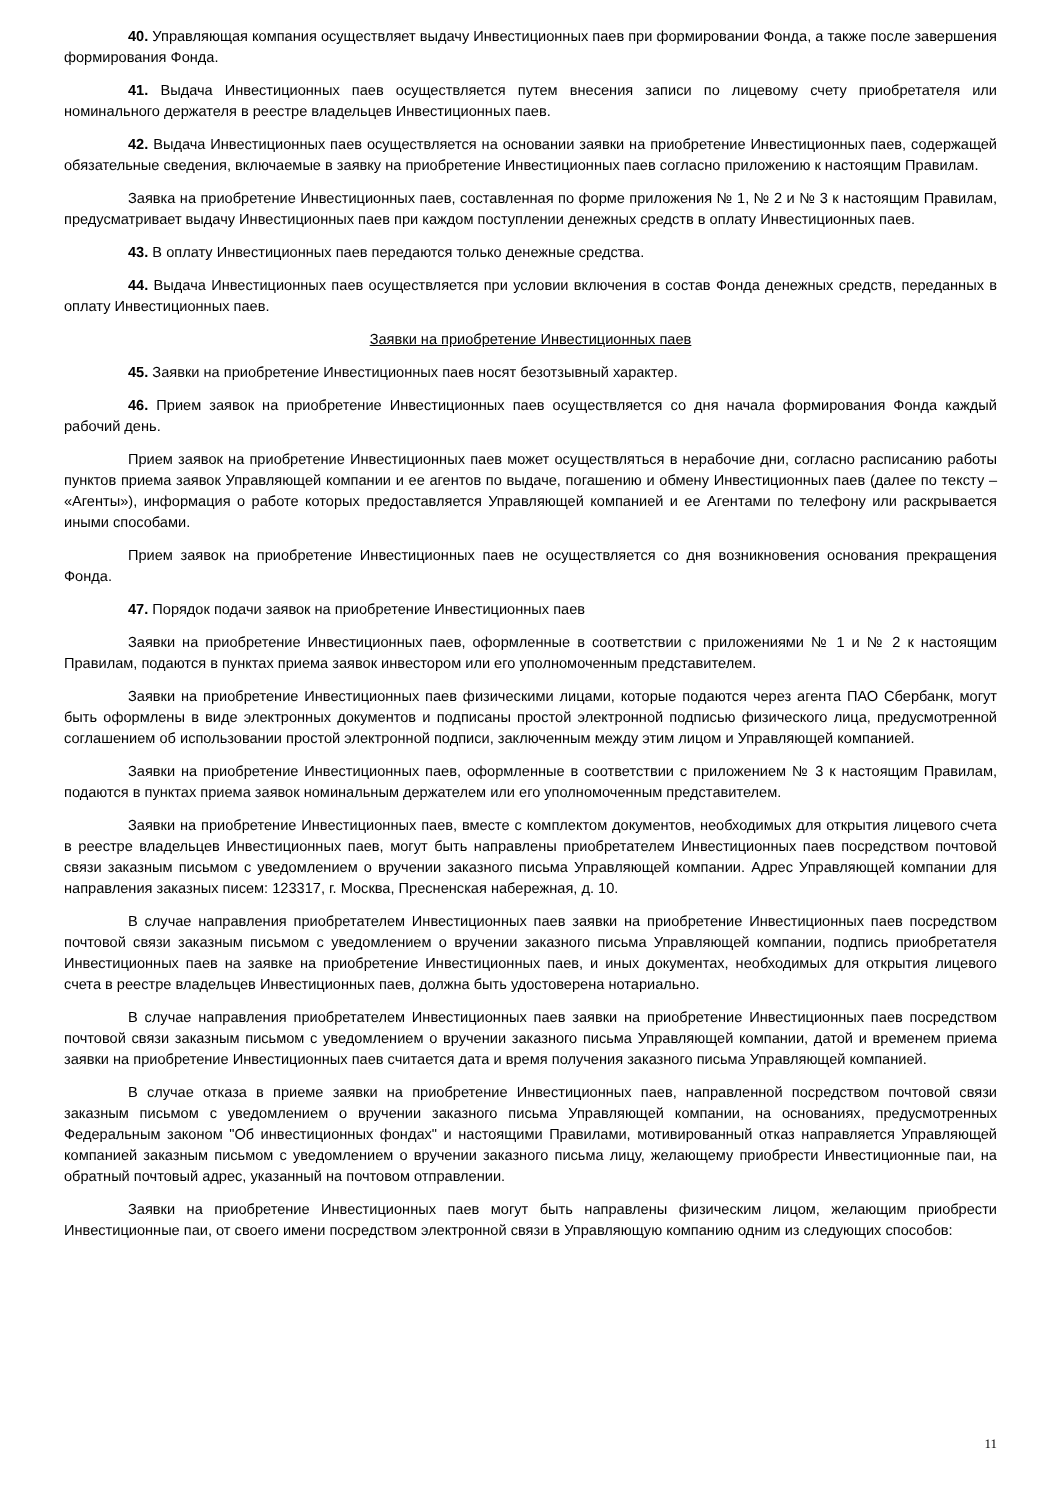40. Управляющая компания осуществляет выдачу Инвестиционных паев при формировании Фонда, а также после завершения формирования Фонда.
41. Выдача Инвестиционных паев осуществляется путем внесения записи по лицевому счету приобретателя или номинального держателя в реестре владельцев Инвестиционных паев.
42. Выдача Инвестиционных паев осуществляется на основании заявки на приобретение Инвестиционных паев, содержащей обязательные сведения, включаемые в заявку на приобретение Инвестиционных паев согласно приложению к настоящим Правилам.
Заявка на приобретение Инвестиционных паев, составленная по форме приложения № 1, № 2 и № 3 к настоящим Правилам, предусматривает выдачу Инвестиционных паев при каждом поступлении денежных средств в оплату Инвестиционных паев.
43. В оплату Инвестиционных паев передаются только денежные средства.
44. Выдача Инвестиционных паев осуществляется при условии включения в состав Фонда денежных средств, переданных в оплату Инвестиционных паев.
Заявки на приобретение Инвестиционных паев
45. Заявки на приобретение Инвестиционных паев носят безотзывный характер.
46. Прием заявок на приобретение Инвестиционных паев осуществляется со дня начала формирования Фонда каждый рабочий день.
Прием заявок на приобретение Инвестиционных паев может осуществляться в нерабочие дни, согласно расписанию работы пунктов приема заявок Управляющей компании и ее агентов по выдаче, погашению и обмену Инвестиционных паев (далее по тексту – «Агенты»), информация о работе которых предоставляется Управляющей компанией и ее Агентами по телефону или раскрывается иными способами.
Прием заявок на приобретение Инвестиционных паев не осуществляется со дня возникновения основания прекращения Фонда.
47. Порядок подачи заявок на приобретение Инвестиционных паев
Заявки на приобретение Инвестиционных паев, оформленные в соответствии с приложениями № 1 и № 2 к настоящим Правилам, подаются в пунктах приема заявок инвестором или его уполномоченным представителем.
Заявки на приобретение Инвестиционных паев физическими лицами, которые подаются через агента ПАО Сбербанк, могут быть оформлены в виде электронных документов и подписаны простой электронной подписью физического лица, предусмотренной соглашением об использовании простой электронной подписи, заключенным между этим лицом и Управляющей компанией.
Заявки на приобретение Инвестиционных паев, оформленные в соответствии с приложением № 3 к настоящим Правилам, подаются в пунктах приема заявок номинальным держателем или его уполномоченным представителем.
Заявки на приобретение Инвестиционных паев, вместе с комплектом документов, необходимых для открытия лицевого счета в реестре владельцев Инвестиционных паев, могут быть направлены приобретателем Инвестиционных паев посредством почтовой связи заказным письмом с уведомлением о вручении заказного письма Управляющей компании. Адрес Управляющей компании для направления заказных писем: 123317, г. Москва, Пресненская набережная, д. 10.
В случае направления приобретателем Инвестиционных паев заявки на приобретение Инвестиционных паев посредством почтовой связи заказным письмом с уведомлением о вручении заказного письма Управляющей компании, подпись приобретателя Инвестиционных паев на заявке на приобретение Инвестиционных паев, и иных документах, необходимых для открытия лицевого счета в реестре владельцев Инвестиционных паев, должна быть удостоверена нотариально.
В случае направления приобретателем Инвестиционных паев заявки на приобретение Инвестиционных паев посредством почтовой связи заказным письмом с уведомлением о вручении заказного письма Управляющей компании, датой и временем приема заявки на приобретение Инвестиционных паев считается дата и время получения заказного письма Управляющей компанией.
В случае отказа в приеме заявки на приобретение Инвестиционных паев, направленной посредством почтовой связи заказным письмом с уведомлением о вручении заказного письма Управляющей компании, на основаниях, предусмотренных Федеральным законом "Об инвестиционных фондах" и настоящими Правилами, мотивированный отказ направляется Управляющей компанией заказным письмом с уведомлением о вручении заказного письма лицу, желающему приобрести Инвестиционные паи, на обратный почтовый адрес, указанный на почтовом отправлении.
Заявки на приобретение Инвестиционных паев могут быть направлены физическим лицом, желающим приобрести Инвестиционные паи, от своего имени посредством электронной связи в Управляющую компанию одним из следующих способов:
11